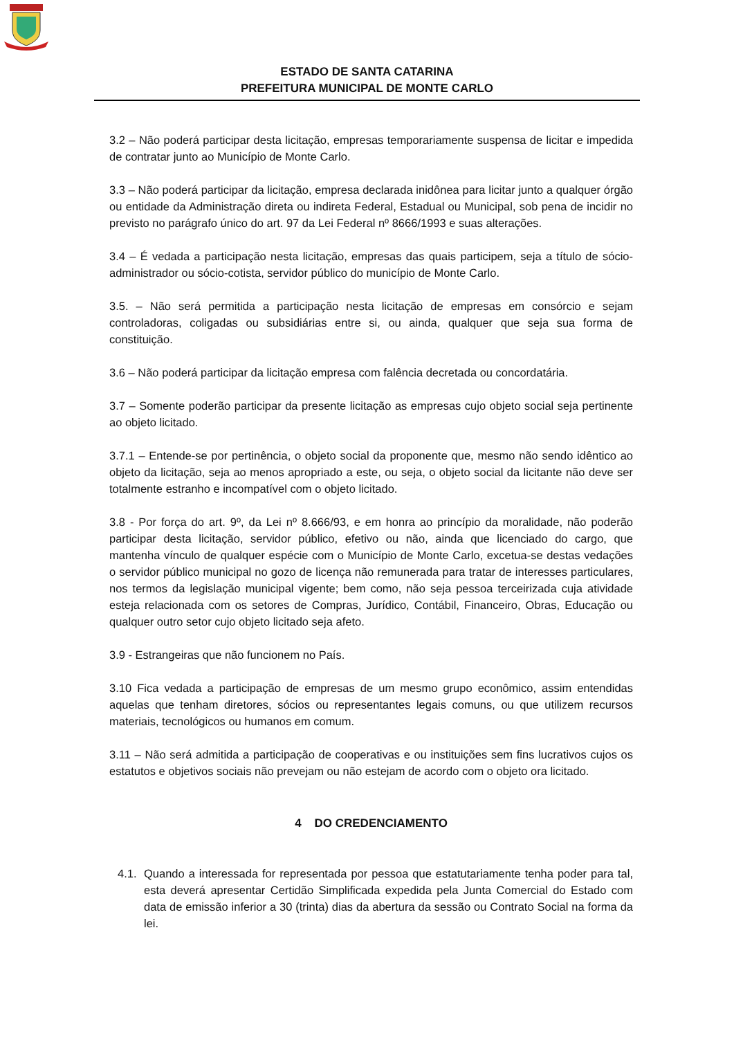ESTADO DE SANTA CATARINA
PREFEITURA MUNICIPAL DE MONTE CARLO
3.2 – Não poderá participar desta licitação, empresas temporariamente suspensa de licitar e impedida de contratar junto ao Município de Monte Carlo.
3.3 – Não poderá participar da licitação, empresa declarada inidônea para licitar junto a qualquer órgão ou entidade da Administração direta ou indireta Federal, Estadual ou Municipal, sob pena de incidir no previsto no parágrafo único do art. 97 da Lei Federal nº 8666/1993 e suas alterações.
3.4 – É vedada a participação nesta licitação, empresas das quais participem, seja a título de sócio-administrador ou sócio-cotista, servidor público do município de Monte Carlo.
3.5. – Não será permitida a participação nesta licitação de empresas em consórcio e sejam controladoras, coligadas ou subsidiárias entre si, ou ainda, qualquer que seja sua forma de constituição.
3.6 – Não poderá participar da licitação empresa com falência decretada ou concordatária.
3.7 – Somente poderão participar da presente licitação as empresas cujo objeto social seja pertinente ao objeto licitado.
3.7.1 – Entende-se por pertinência, o objeto social da proponente que, mesmo não sendo idêntico ao objeto da licitação, seja ao menos apropriado a este, ou seja, o objeto social da licitante não deve ser totalmente estranho e incompatível com o objeto licitado.
3.8 - Por força do art. 9º, da Lei nº 8.666/93, e em honra ao princípio da moralidade, não poderão participar desta licitação, servidor público, efetivo ou não, ainda que licenciado do cargo, que mantenha vínculo de qualquer espécie com o Município de Monte Carlo, excetua-se destas vedações o servidor público municipal no gozo de licença não remunerada para tratar de interesses particulares, nos termos da legislação municipal vigente; bem como, não seja pessoa terceirizada cuja atividade esteja relacionada com os setores de Compras, Jurídico, Contábil, Financeiro, Obras, Educação ou qualquer outro setor cujo objeto licitado seja afeto.
3.9 - Estrangeiras que não funcionem no País.
3.10 Fica vedada a participação de empresas de um mesmo grupo econômico, assim entendidas aquelas que tenham diretores, sócios ou representantes legais comuns, ou que utilizem recursos materiais, tecnológicos ou humanos em comum.
3.11 – Não será admitida a participação de cooperativas e ou instituições sem fins lucrativos cujos os estatutos e objetivos sociais não prevejam ou não estejam de acordo com o objeto ora licitado.
4 DO CREDENCIAMENTO
4.1.
Quando a interessada for representada por pessoa que estatutariamente tenha poder para tal, esta deverá apresentar Certidão Simplificada expedida pela Junta Comercial do Estado com data de emissão inferior a 30 (trinta) dias da abertura da sessão ou Contrato Social na forma da lei.